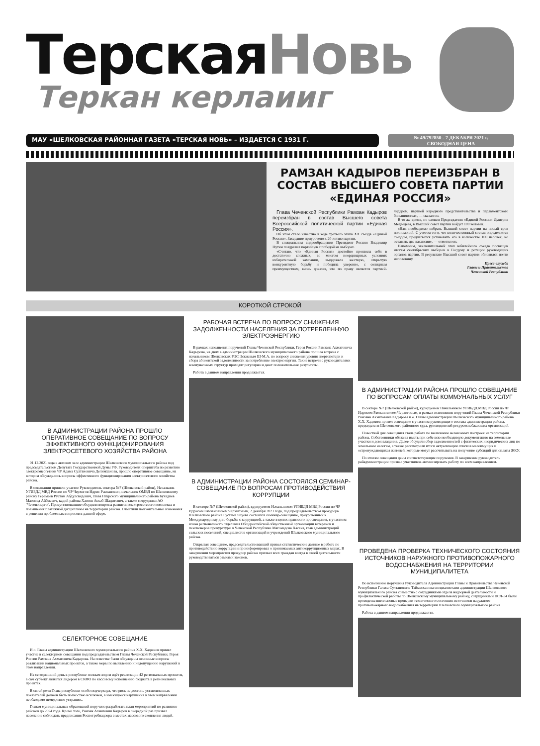ТерскаяНовь
Теркан керлаииг
МАУ «ШЕЛКОВСКАЯ РАЙОННАЯ ГАЗЕТА «ТЕРСКАЯ НОВЬ» – ИЗДАЕТСЯ С 1931 Г.
№ 49/792850 - 7 ДЕКАБРЯ 2021 г.
СВОБОДНАЯ ЦЕНА
РАМЗАН КАДЫРОВ ПЕРЕИЗБРАН В СОСТАВ ВЫСШЕГО СОВЕТА ПАРТИИ «ЕДИНАЯ РОССИЯ»
Глава Чеченской Республики Рамзан Кадыров переизбран в состав Высшего совета Всероссийской политической партии «Единая Россия».
Об этом стало известно в ходе третьего этапа XX съезда «Единой России». Заседание приурочено к 20-летию партии.
В специальном видеообращении Президент России Владимир Путин поздравил партийцев с победой на выборах.
«Считаю, что «Единая Россия» достойно проявила себя в достаточно сложных, во многом неординарных условиях избирательной кампании, выдержала жесткую, открытую конкурентную борьбу и победила уверенно, с солидным преимуществом, вновь доказав, что по праву является партией-лидером, партией народного представительства и парламентского большинства», — сказал он.
В то же время, по словам Председателя «Единой России» Дмитрия Медведева, в Высший совет партии войдет 100 человек.
«Нам необходимо избрать Высший совет партии на новый срок полномочий. С учетом того, что количественный состав определяется съездом, предлагается установить его в количестве 100 человек, но оставить две вакансии», — отметил он.
Напомним, заключительный этап юбилейного съезда посвящен итогам сентябрьских выборов в Госдуму и ротации руководящих органов партии. В результате Высший совет партии обновился почти наполовину.
Пресс-служба
Главы и Правительства
Чеченской Республики
КОРОТКОЙ СТРОКОЙ
В АДМИНИСТРАЦИИ РАЙОНА ПРОШЛО ОПЕРАТИВНОЕ СОВЕЩАНИЕ ПО ВОПРОСУ ЭФФЕКТИВНОГО ФУНКЦИОНИРОВАНИЯ ЭЛЕКТРОСЕТЕВОГО ХОЗЯЙСТВА РАЙОНА
01.12.2021 года в актовом зале администрации Шелковского муниципального района под председательством Депутата Государственной Думы РФ, Руководителя оперштаба по развитию электроэнергетики ЧР Адама Султановича Делимханова, прошло оперативное совещание, на котором обсуждались вопросы эффективного функционирования электросетевого хозяйства района.
В совещании приняли участие Руководитель сектора №7 (Шелковской район), Начальник УГИБДД МВД России по ЧР Черхигов Идрис Рамзанович, начальник ОМВД по Шелковскому району Геремеев Рустам Абдулсаидович, глава Наурского муниципального района Бухадиев Магомед Айбиевич, кадий района Хатиев Асхаб Шадитович, а также сотрудники АО "Чеченэнерго". Присутствовавшие обсудили вопросы развития электросетевого комплекса и повышения платёжной дисциплины на территории района. Отметили положительные изменения в решении проблемных вопросов в данной сфере.
СЕЛЕКТОРНОЕ СОВЕЩАНИЕ
И.о. Главы администрации Шелковского муниципального района Х.Х. Хаджиев принял участие в селекторном совещании под председательством Главы Чеченской Республики, Героя России Рамзана Ахматовича Кадырова. На повестке были обсуждены основные вопросы реализации национальных проектов, а также меры по выявлению и недопущению нарушений в этом направлении.
На сегодняшний день в республике полным ходом идёт реализация 42 региональных проектов, а сам субъект является лидером в СКФО по кассовому исполнению бюджета в региональных проектах.
В своей речи Глава республики особо подчеркнул, что риск не достичь установленных показателей должен быть полностью исключен, а имеющиеся нарушения в этом направлении необходимо немедленно устранить.
Главам муниципальных образований поручено разработать план мероприятий по развитию районов до 2024 года. Кроме того, Рамзан Ахматович Кадыров в очередной раз призвал население соблюдать предписания Роспотребнадзора в местах массового скопления людей.
РАБОЧАЯ ВСТРЕЧА ПО ВОПРОСУ СНИЖЕНИЯ ЗАДОЛЖЕННОСТИ НАСЕЛЕНИЯ ЗА ПОТРЕБЛЕННУЮ ЭЛЕКТРОЭНЕРГИЮ
В рамках исполнения поручений Главы Чеченской Республики, Героя России Рамзана Ахматовича Кадырова, на днях в администрации Шелковского муниципального района прошла встреча с начальником Шелковских РЭС Эскиевым Ш-М.А. по вопросу снижения уровня энергопотери и сбора абонентской задолженности за потребление электроэнергии. Такие встречи с руководителями коммунальных структур проходят регулярно и дают положительные результаты.
Работа в данном направлении продолжается.
В АДМИНИСТРАЦИИ РАЙОНА СОСТОЯЛСЯ СЕМИНАР-СОВЕЩАНИЕ ПО ВОПРОСАМ ПРОТИВОДЕЙСТВИЯ КОРРУПЦИИ
В секторе №7 (Шелковской район), курируемом Начальником УГИБДД МВД России по ЧР Идрисом Рамзановичем Черхиговым, 2 декабря 2021 года, под председательством прокурора Шелковского района Рустама Ясуева состоялся семинар-совещание, приуроченный к Международному дню борьбы с коррупцией, а также в целях правового просвещения, с участием члена регионального отделения Общероссийской общественной организации ветеранов и пенсионеров прокуратуры в Чеченской Республике Магомадова Хасана, глав администраций сельских поселений, специалистов организаций и учреждений Шелковского муниципального района.
Открывая совещание, председательствовавший привел статистические данные в работе по противодействию коррупции и проинформировал о принимаемых антикоррупционных мерах. В завершении мероприятия прокурор района призвал всех граждан всегда в своей деятельности руководствоваться рамками законов.
В АДМИНИСТРАЦИИ РАЙОНА ПРОШЛО СОВЕЩАНИЕ ПО ВОПРОСАМ ОПЛАТЫ КОММУНАЛЬНЫХ УСЛУГ
В секторе №7 (Шелковской район), курируемом Начальником УГИБДД МВД России по ЧР Идрисом Рамзановичем Черхиговым, в рамках исполнения поручений Главы Чеченской Республики Рамзана Ахматовича Кадырова и.о. Главы администрации Шелковского муниципального района Х.Х. Хаджиев провел совещание с участием руководящего состава администрации района, председателя Шелковского районного суда, руководителей ресурсоснабжающих организаций.
Повесткой дня совещания стала работа по выявлению незаконных построек на территории района. Собственники обязаны иметь при себе всю необходимую документацию на земельные участки и домовладения. Далее обсудили сбор задолженностей с физических и юридических лиц по земельным налогам, а также рассмотрели итоги актуализации списков малоимущих и остронуждающихся жителей, которые могут рассчитывать на получение субсидий для оплаты ЖКУ.
По итогам совещания даны соответствующие поручения. В завершение руководитель райадминистрации призвал участников активизировать работу по всем направлениям.
ПРОВЕДЕНА ПРОВЕРКА ТЕХНИЧЕСКОГО СОСТОЯНИЯ ИСТОЧНИКОВ НАРУЖНОГО ПРОТИВОПОЖАРНОГО ВОДОСНАБЖЕНИЯ НА ТЕРРИТОРИИ МУНИЦИПАЛИТЕТА
Во исполнение поручения Руководителя Администрации Главы и Правительства Чеченской Республики Галаса Султановича Таймасханова специалистами администрации Шелковского муниципального района совместно с сотрудниками отдела надзорной деятельности и профилактической работы по Шелковскому муниципальному району, сотрудниками ПСЧ-34 были проведены внеплановые проверки технического состояния источников наружного противопожарного водоснабжения на территории Шелковского муниципального района.
Работа в данном направлении продолжается.